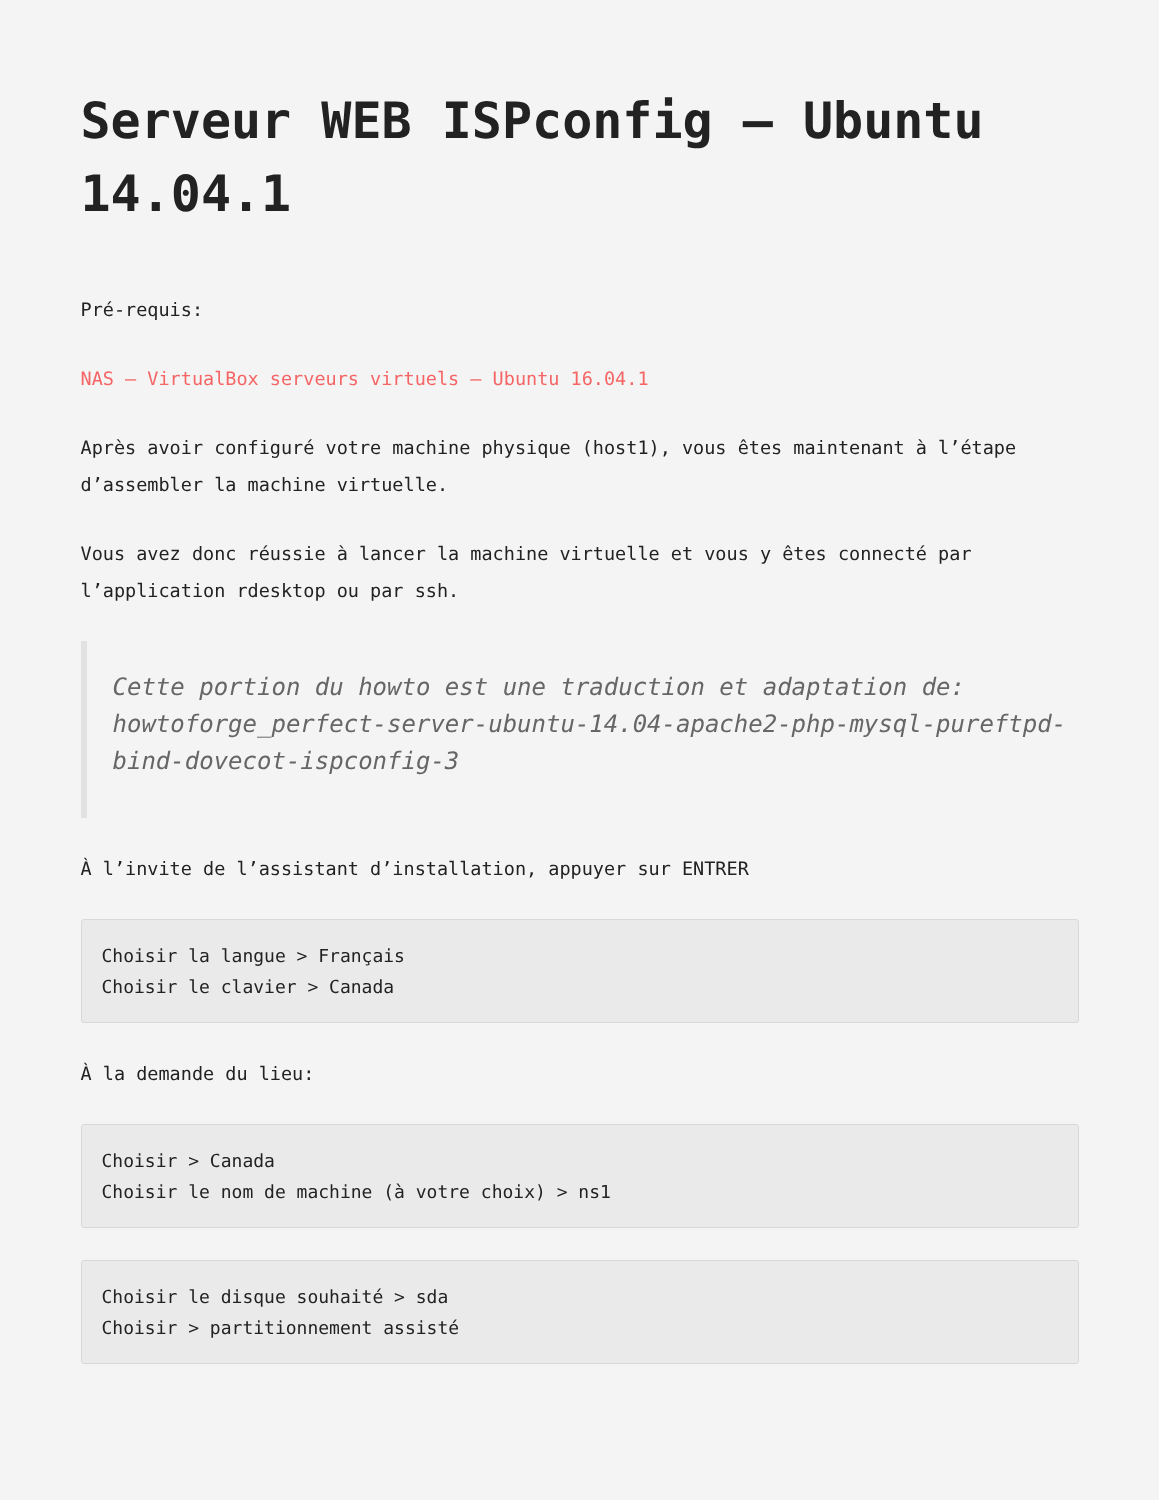Serveur WEB ISPconfig – Ubuntu 14.04.1
Pré-requis:
NAS – VirtualBox serveurs virtuels – Ubuntu 16.04.1
Après avoir configuré votre machine physique (host1), vous êtes maintenant à l’étape d’assembler la machine virtuelle.
Vous avez donc réussie à lancer la machine virtuelle et vous y êtes connecté par l’application rdesktop ou par ssh.
Cette portion du howto est une traduction et adaptation de: howtoforge_perfect-server-ubuntu-14.04-apache2-php-mysql-pureftpd-bind-dovecot-ispconfig-3
À l’invite de l’assistant d’installation, appuyer sur ENTRER
Choisir la langue > Français
Choisir le clavier > Canada
À la demande du lieu:
Choisir > Canada
Choisir le nom de machine (à votre choix) > ns1
Choisir le disque souhaité > sda
Choisir > partitionnement assisté